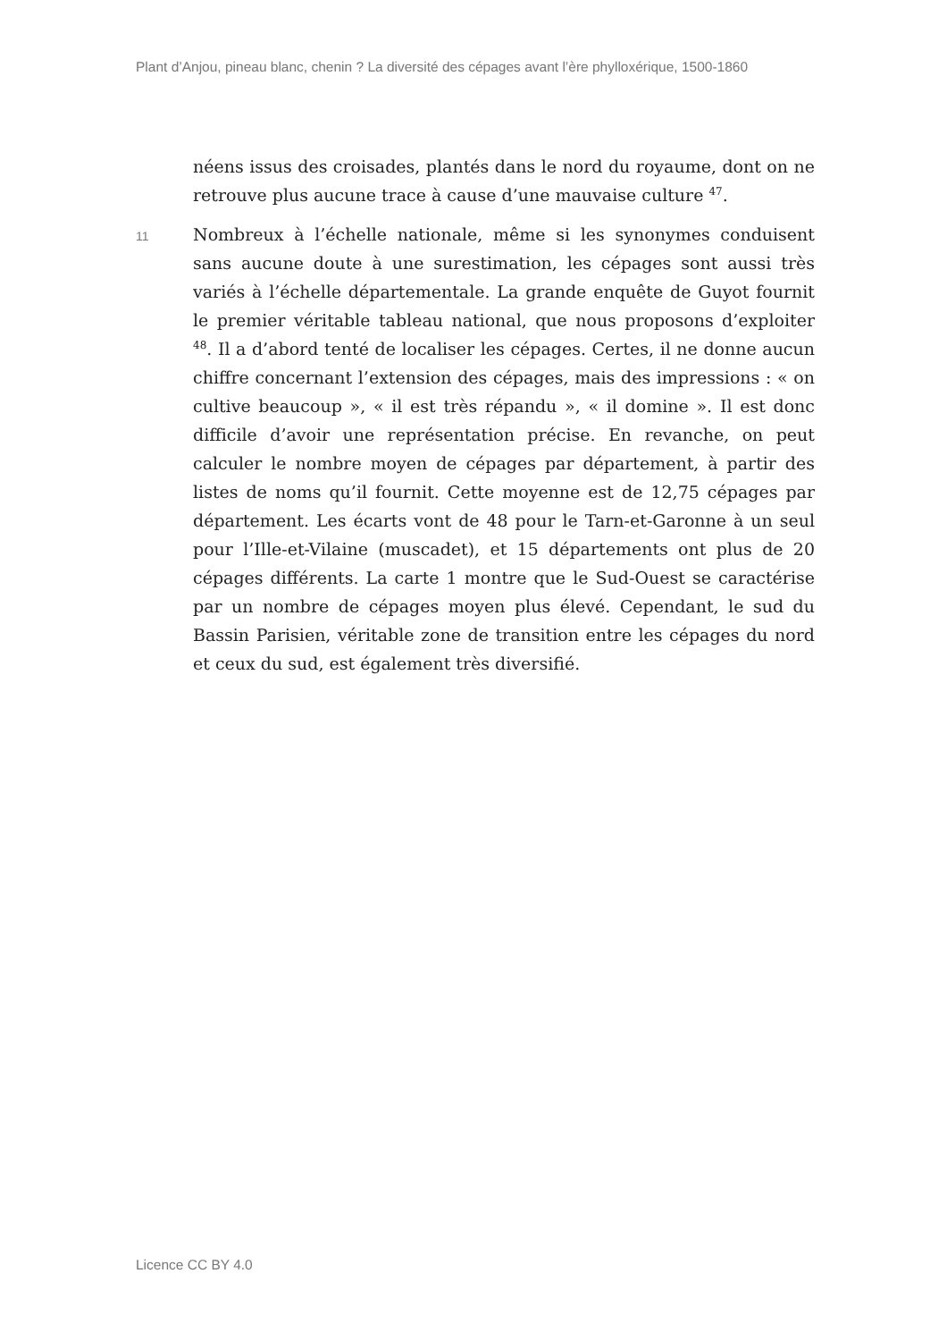Plant d’Anjou, pineau blanc, chenin ? La diversité des cépages avant l’ère phylloxérique, 1500-1860
néens issus des croisades, plantés dans le nord du royaume, dont on ne retrouve plus aucune trace à cause d’une mauvaise culture <sup>47</sup>.
11
Nombreux à l’échelle nationale, même si les synonymes conduisent sans aucune doute à une surestimation, les cépages sont aussi très variés à l’échelle départementale. La grande enquête de Guyot fournit le premier véritable tableau national, que nous proposons d’exploiter <sup>48</sup>. Il a d’abord tenté de localiser les cépages. Certes, il ne donne aucun chiffre concernant l’extension des cépages, mais des impressions : « on cultive beaucoup », « il est très répandu », « il domine ». Il est donc difficile d’avoir une représentation précise. En revanche, on peut calculer le nombre moyen de cépages par département, à partir des listes de noms qu’il fournit. Cette moyenne est de 12,75 cépages par département. Les écarts vont de 48 pour le Tarn-et-Garonne à un seul pour l’Ille-et-Vilaine (muscadet), et 15 départements ont plus de 20 cépages différents. La carte 1 montre que le Sud-Ouest se caractérise par un nombre de cépages moyen plus élevé. Cependant, le sud du Bassin Parisien, véritable zone de transition entre les cépages du nord et ceux du sud, est également très diversifié.
Licence CC BY 4.0